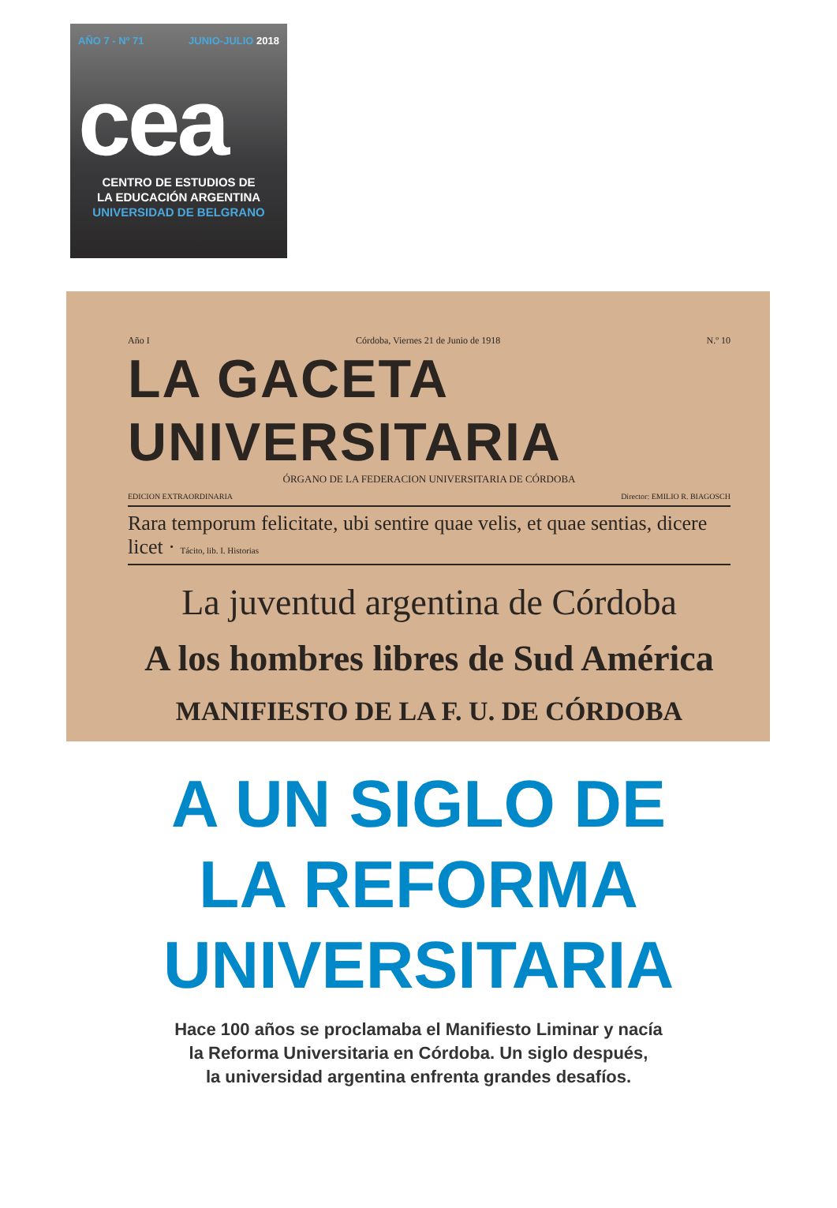AÑO 7 - Nº 71 JUNIO-JULIO 2018
cea
CENTRO DE ESTUDIOS DE
LA EDUCACIÓN ARGENTINA
UNIVERSIDAD DE BELGRANO
Año I Córdoba, Viernes 21 de Junio de 1918 N.º 10
LA GACETA UNIVERSITARIA
ÓRGANO DE LA FEDERACION UNIVERSITARIA DE CÓRDOBA
EDICION EXTRAORDINARIA Director: EMILIO R. BIAGOSCH
Rara temporum felicitate, ubi sentire quae velis, et quae sentias, dicere licet · Tácito, lib. I. Historias
La juventud argentina de Córdoba
A los hombres libres de Sud América
MANIFIESTO DE LA F. U. DE CÓRDOBA
A UN SIGLO DE
LA REFORMA
UNIVERSITARIA
Hace 100 años se proclamaba el Manifiesto Liminar y nacía
la Reforma Universitaria en Córdoba. Un siglo después,
la universidad argentina enfrenta grandes desafíos.